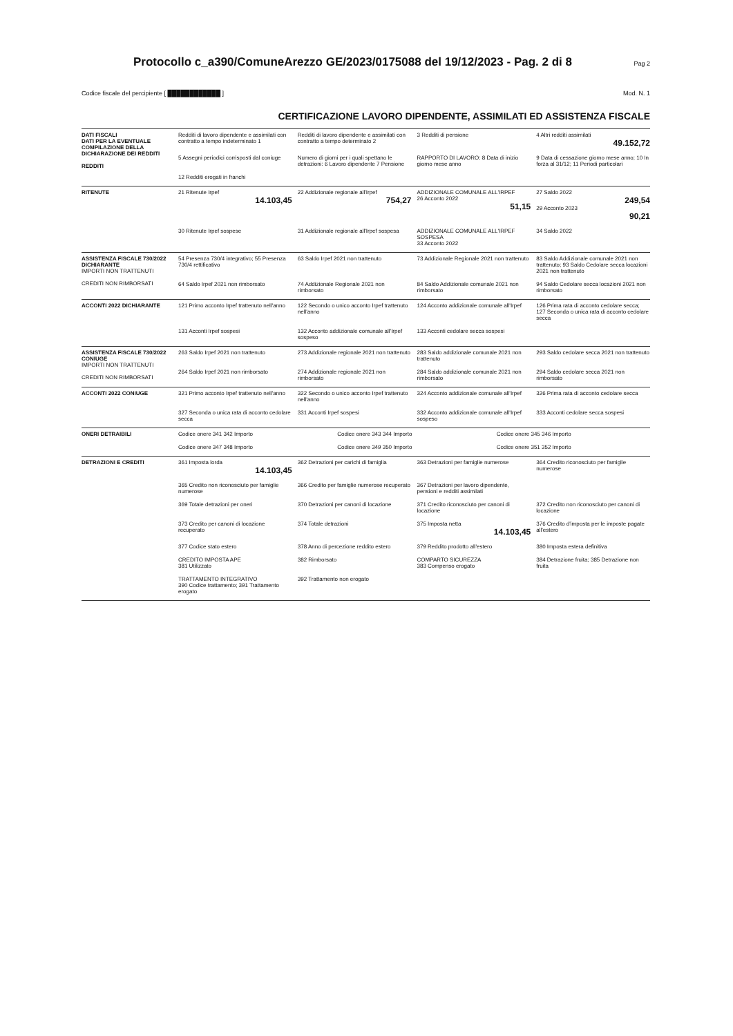Protocollo c_a390/ComuneArezzo GE/2023/0175088 del 19/12/2023 - Pag. 2 di 8 Pag 2
Codice fiscale del percipiente [ ████████████ ] Mod. N. 1
CERTIFICAZIONE LAVORO DIPENDENTE, ASSIMILATI ED ASSISTENZA FISCALE
DATI FISCALI
DATI PER LA EVENTUALE COMPILAZIONE DELLA DICHIARAZIONE DEI REDDITI
REDDITI
Redditi di lavoro dipendente e assimilati con contratto a tempo indeterminato 1
Redditi di lavoro dipendente e assimilati con contratto a tempo determinato 2
3 Redditi di pensione
4 Altri redditi assimilati
49.152,72
5 Assegni periodici corrisposti dal coniuge
Numero di giorni per i quali spettano le detrazioni: 6 Lavoro dipendente 7 Pensione
RAPPORTO DI LAVORO: 8 Data di inizio giorno mese anno
9 Data di cessazione giorno mese anno; 10 In forza al 31/12; 11 Periodi particolari
12 Redditi erogati in franchi
RITENUTE 21 Ritenute Irpef
14.103,45
22 Addizionale regionale all'Irpef
754,27
ADDIZIONALE COMUNALE ALL'IRPEF
26 Acconto 2022
51,15
27 Saldo 2022
249,54
29 Acconto 2023
90,21
30 Ritenute Irpef sospese
31 Addizionale regionale all'Irpef sospesa
ADDIZIONALE COMUNALE ALL'IRPEF SOSPESA
33 Acconto 2022
34 Saldo 2022
ASSISTENZA FISCALE 730/2022 DICHIARANTE
IMPORTI NON TRATTENUTI
CREDITI NON RIMBORSATI
54 Presenza 730/4 integrativo; 55 Presenza 730/4 rettificativo
63 Saldo Irpef 2021 non trattenuto
73 Addizionale Regionale 2021 non trattenuto
83 Saldo Addizionale comunale 2021 non trattenuto; 93 Saldo Cedolare secca locazioni 2021 non trattenuto
64 Saldo Irpef 2021 non rimborsato
74 Addizionale Regionale 2021 non rimborsato
84 Saldo Addizionale comunale 2021 non rimborsato
94 Saldo Cedolare secca locazioni 2021 non rimborsato
ACCONTI 2022 DICHIARANTE 121 Primo acconto Irpef trattenuto nell'anno
122 Secondo o unico acconto Irpef trattenuto nell'anno
124 Acconto addizionale comunale all'Irpef
126 Prima rata di acconto cedolare secca; 127 Seconda o unica rata di acconto cedolare secca
131 Acconti Irpef sospesi
132 Acconto addizionale comunale all'Irpef sospeso
133 Acconti cedolare secca sospesi
ASSISTENZA FISCALE 730/2022 CONIUGE
IMPORTI NON TRATTENUTI
CREDITI NON RIMBORSATI
263 Saldo Irpef 2021 non trattenuto
273 Addizionale regionale 2021 non trattenuto
283 Saldo addizionale comunale 2021 non trattenuto
293 Saldo cedolare secca 2021 non trattenuto
264 Saldo Irpef 2021 non rimborsato
274 Addizionale regionale 2021 non rimborsato
284 Saldo addizionale comunale 2021 non rimborsato
294 Saldo cedolare secca 2021 non rimborsato
ACCONTI 2022 CONIUGE 321 Primo acconto Irpef trattenuto nell'anno
322 Secondo o unico acconto Irpef trattenuto nell'anno
324 Acconto addizionale comunale all'Irpef
326 Prima rata di acconto cedolare secca
327 Seconda o unica rata di acconto cedolare secca
331 Acconti Irpef sospesi
332 Acconto addizionale comunale all'Irpef sospeso
333 Acconti cedolare secca sospesi
ONERI DETRAIBILI Codice onere 341 342 Importo
Codice onere 343 344 Importo
Codice onere 345 346 Importo
Codice onere 347 348 Importo
Codice onere 349 350 Importo
Codice onere 351 352 Importo
DETRAZIONI E CREDITI 361 Imposta lorda
14.103,45
362 Detrazioni per carichi di famiglia
363 Detrazioni per famiglie numerose
364 Credito riconosciuto per famiglie numerose
365 Credito non riconosciuto per famiglie numerose
366 Credito per famiglie numerose recuperato
367 Detrazioni per lavoro dipendente, pensioni e redditi assimilati
369 Totale detrazioni per oneri
370 Detrazioni per canoni di locazione
371 Credito riconosciuto per canoni di locazione
372 Credito non riconosciuto per canoni di locazione
373 Credito per canoni di locazione recuperato
374 Totale detrazioni
375 Imposta netta
14.103,45
376 Credito d'imposta per le imposte pagate all'estero
377 Codice stato estero
378 Anno di percezione reddito estero
379 Reddito prodotto all'estero
380 Imposta estera definitiva
CREDITO IMPOSTA APE
381 Utilizzato
382 Rimborsato
COMPARTO SICUREZZA
383 Compenso erogato
384 Detrazione fruita; 385 Detrazione non fruita
TRATTAMENTO INTEGRATIVO
390 Codice trattamento; 391 Trattamento erogato
392 Trattamento non erogato